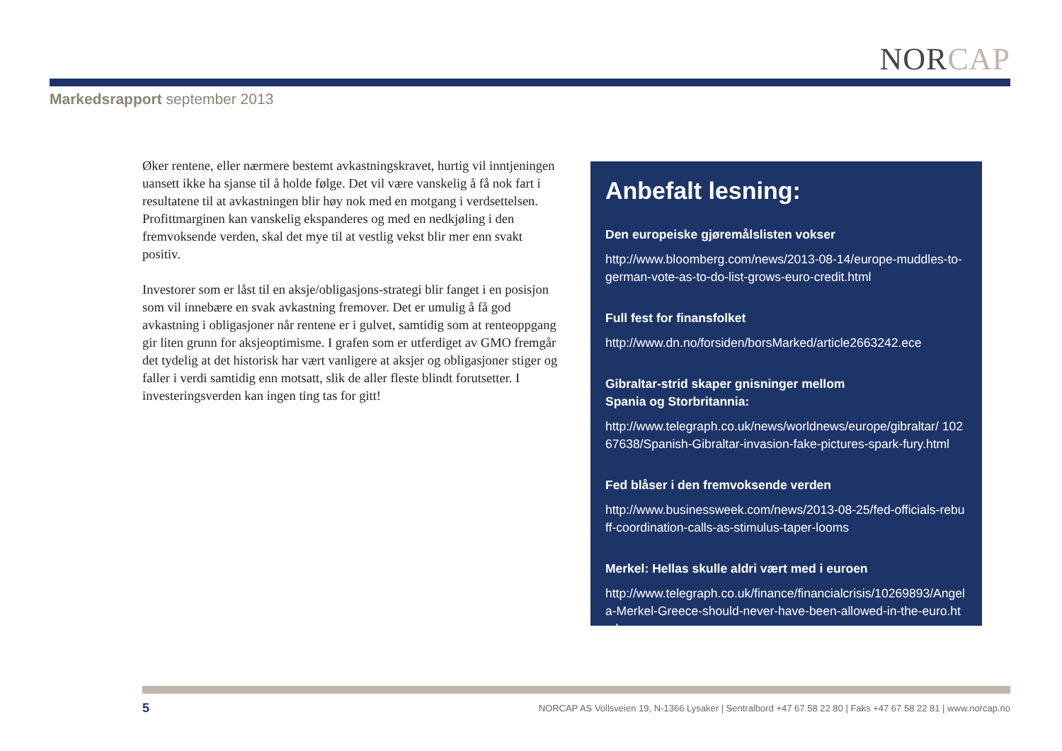NORCAP
Markedsrapport september 2013
Øker rentene, eller nærmere bestemt avkastningskravet, hurtig vil inntjeningen uansett ikke ha sjanse til å holde følge. Det vil være vanskelig å få nok fart i resultatene til at avkastningen blir høy nok med en motgang i verdsettelsen. Profittmarginen kan vanskelig ekspanderes og med en nedkjøling i den fremvoksende verden, skal det mye til at vestlig vekst blir mer enn svakt positiv.
Investorer som er låst til en aksje/obligasjons-strategi blir fanget i en posisjon som vil innebære en svak avkastning fremover. Det er umulig å få god avkastning i obligasjoner når rentene er i gulvet, samtidig som at renteoppgang gir liten grunn for aksjeoptimisme. I grafen som er utferdiget av GMO fremgår det tydelig at det historisk har vært vanligere at aksjer og obligasjoner stiger og faller i verdi samtidig enn motsatt, slik de aller fleste blindt forutsetter. I investeringsverden kan ingen ting tas for gitt!
Anbefalt lesning:
Den europeiske gjøremålslisten vokser
http://www.bloomberg.com/news/2013-08-14/europe-muddles-to-german-vote-as-to-do-list-grows-euro-credit.html
Full fest for finansfolket
http://www.dn.no/forsiden/borsMarked/article2663242.ece
Gibraltar-strid skaper gnisninger mellom
Spania og Storbritannia:
http://www.telegraph.co.uk/news/worldnews/europe/gibraltar/ 10267638/Spanish-Gibraltar-invasion-fake-pictures-spark-fury.html
Fed blåser i den fremvoksende verden
http://www.businessweek.com/news/2013-08-25/fed-officials-rebuff-coordination-calls-as-stimulus-taper-looms
Merkel: Hellas skulle aldri vært med i euroen
http://www.telegraph.co.uk/finance/financialcrisis/10269893/Angela-Merkel-Greece-should-never-have-been-allowed-in-the-euro.html
5
NORCAP AS Vollsveien 19, N-1366 Lysaker | Sentralbord +47 67 58 22 80 | Faks +47 67 58 22 81 | www.norcap.no